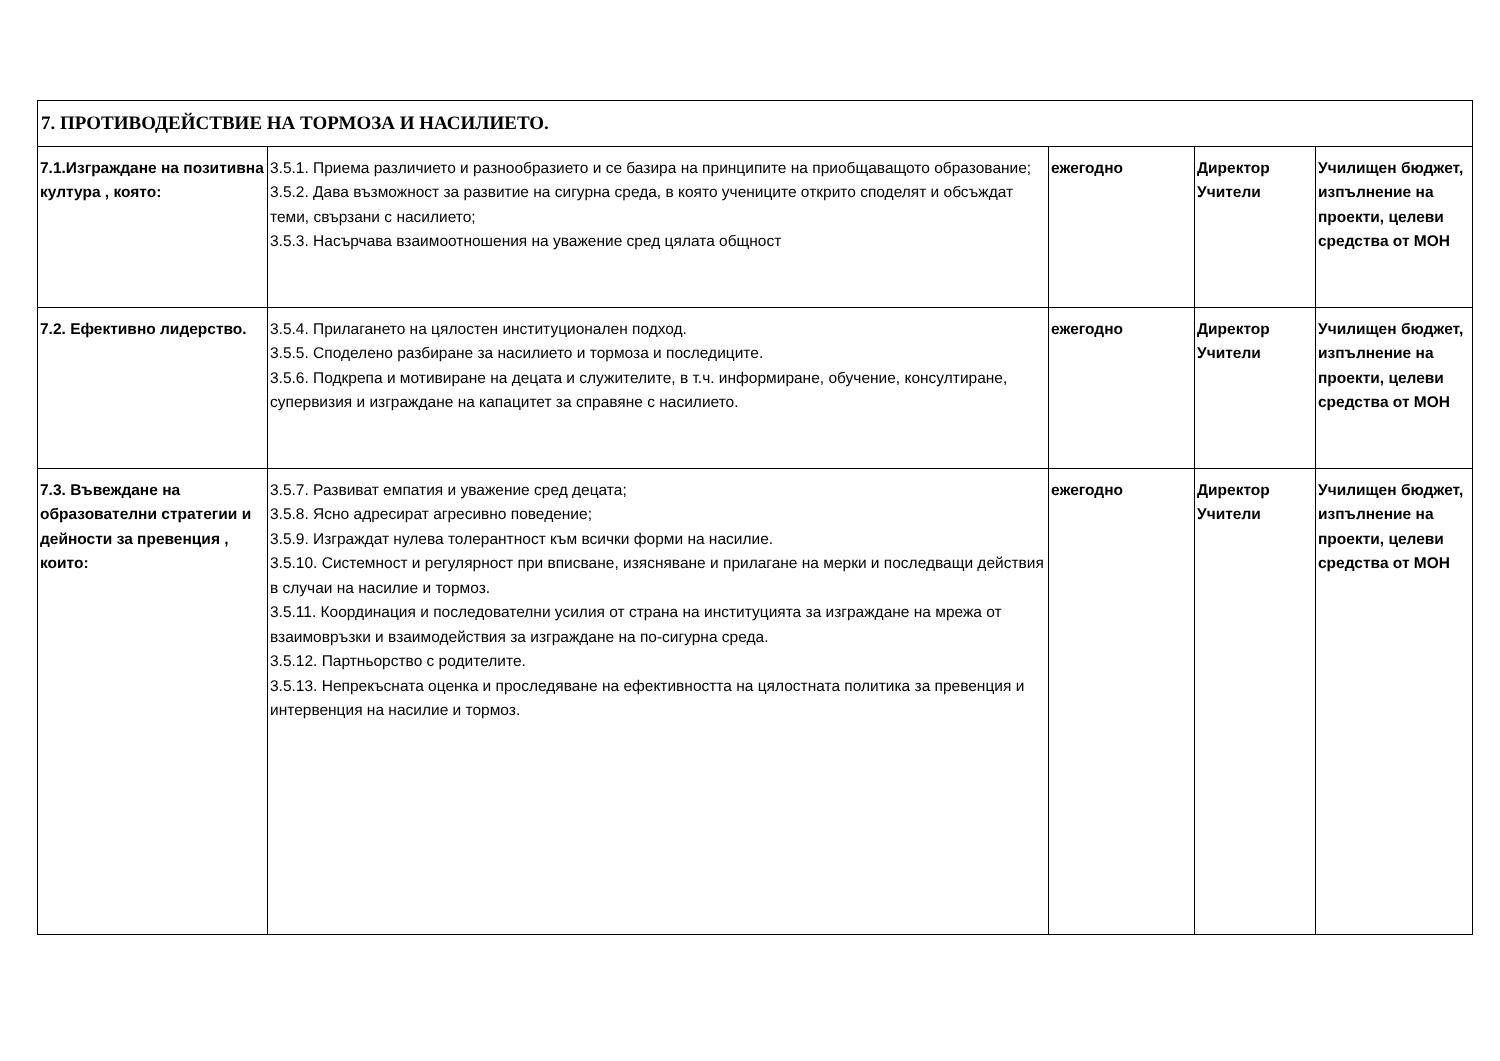| 7. ПРОТИВОДЕЙСТВИЕ НА ТОРМОЗА И НАСИЛИЕТО. | | | | |
| 7.1.Изграждане на позитивна култура , която: | 3.5.1. Приема различието и разнообразието и се базира на принципите на приобщаващото образование; 3.5.2. Дава възможност за развитие на сигурна среда, в която учениците открито споделят и обсъждат теми, свързани с насилието; 3.5.3. Насърчава взаимоотношения на уважение сред цялата общност | ежегодно | Директор Учители | Училищен бюджет, изпълнение на проекти, целеви средства от МОН |
| 7.2. Ефективно лидерство. | 3.5.4. Прилагането на цялостен институционален подход. 3.5.5. Споделено разбиране за насилието и тормоза и последиците. 3.5.6. Подкрепа и мотивиране на децата и служителите, в т.ч. информиране, обучение, консултиране, супервизия и изграждане на капацитет за справяне с насилието. | ежегодно | Директор Учители | Училищен бюджет, изпълнение на проекти, целеви средства от МОН |
| 7.3. Въвеждане на образователни стратегии и дейности за превенция , които: | 3.5.7. Развиват емпатия и уважение сред децата; 3.5.8. Ясно адресират агресивно поведение; 3.5.9. Изграждат нулева толерантност към всички форми на насилие. 3.5.10. Системност и регулярност при вписване, изясняване и прилагане на мерки и последващи действия в случаи на насилие и тормоз. 3.5.11. Координация и последователни усилия от страна на институцията за изграждане на мрежа от взаимовръзки и взаимодействия за изграждане на по-сигурна среда. 3.5.12. Партньорство с родителите. 3.5.13. Непрекъсната оценка и проследяване на ефективността на цялостната политика за превенция и интервенция на насилие и тормоз. | ежегодно | Директор Учители | Училищен бюджет, изпълнение на проекти, целеви средства от МОН |